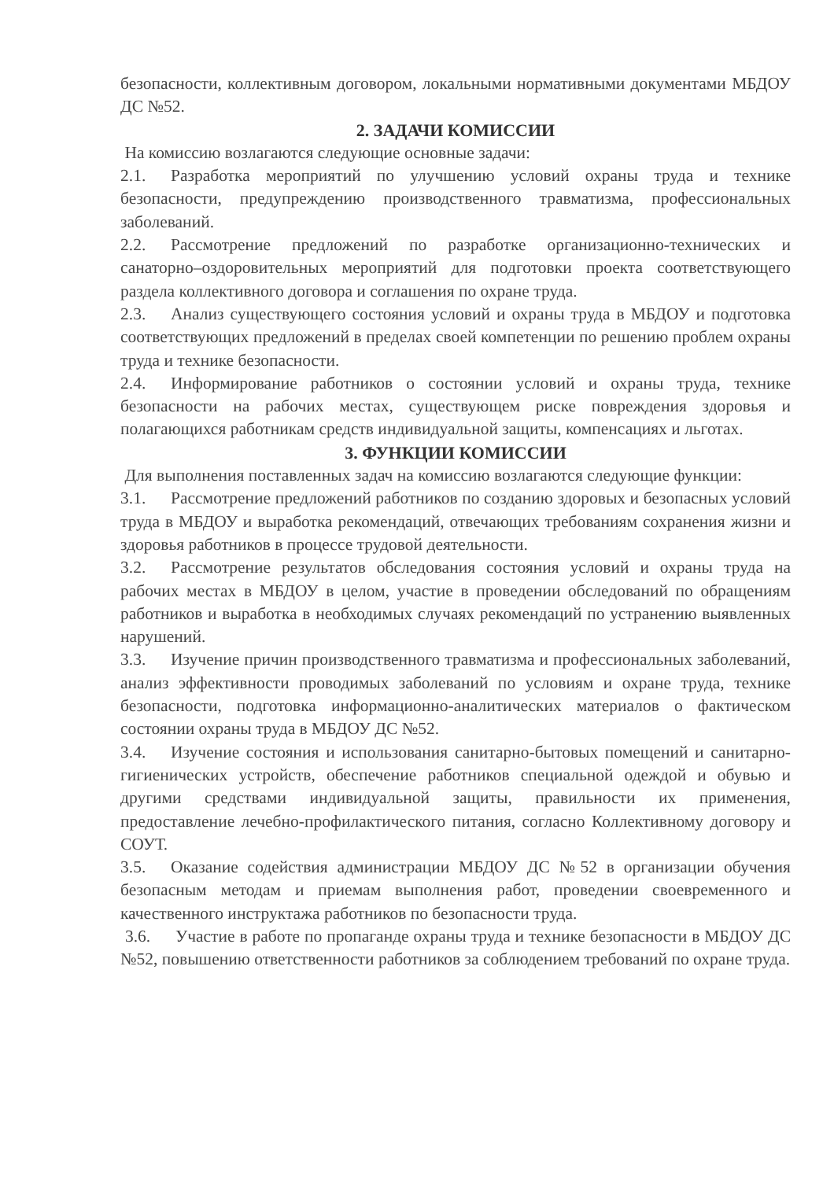безопасности, коллективным договором, локальными нормативными документами МБДОУ ДС №52.
2. ЗАДАЧИ КОМИССИИ
На комиссию возлагаются следующие основные задачи:
2.1. Разработка мероприятий по улучшению условий охраны труда и технике безопасности, предупреждению производственного травматизма, профессиональных заболеваний.
2.2. Рассмотрение предложений по разработке организационно-технических и санаторно–оздоровительных мероприятий для подготовки проекта соответствующего раздела коллективного договора и соглашения по охране труда.
2.3. Анализ существующего состояния условий и охраны труда в МБДОУ и подготовка соответствующих предложений в пределах своей компетенции по решению проблем охраны труда и технике безопасности.
2.4. Информирование работников о состоянии условий и охраны труда, технике безопасности на рабочих местах, существующем риске повреждения здоровья и полагающихся работникам средств индивидуальной защиты, компенсациях и льготах.
3. ФУНКЦИИ КОМИССИИ
Для выполнения поставленных задач на комиссию возлагаются следующие функции:
3.1. Рассмотрение предложений работников по созданию здоровых и безопасных условий труда в МБДОУ и выработка рекомендаций, отвечающих требованиям сохранения жизни и здоровья работников в процессе трудовой деятельности.
3.2. Рассмотрение результатов обследования состояния условий и охраны труда на рабочих местах в МБДОУ в целом, участие в проведении обследований по обращениям работников и выработка в необходимых случаях рекомендаций по устранению выявленных нарушений.
3.3. Изучение причин производственного травматизма и профессиональных заболеваний, анализ эффективности проводимых заболеваний по условиям и охране труда, технике безопасности, подготовка информационно-аналитических материалов о фактическом состоянии охраны труда в МБДОУ ДС №52.
3.4. Изучение состояния и использования санитарно-бытовых помещений и санитарно-гигиенических устройств, обеспечение работников специальной одеждой и обувью и другими средствами индивидуальной защиты, правильности их применения, предоставление лечебно-профилактического питания, согласно Коллективному договору и СОУТ.
3.5. Оказание содействия администрации МБДОУ ДС №52 в организации обучения безопасным методам и приемам выполнения работ, проведении своевременного и качественного инструктажа работников по безопасности труда.
3.6. Участие в работе по пропаганде охраны труда и технике безопасности в МБДОУ ДС №52, повышению ответственности работников за соблюдением требований по охране труда.